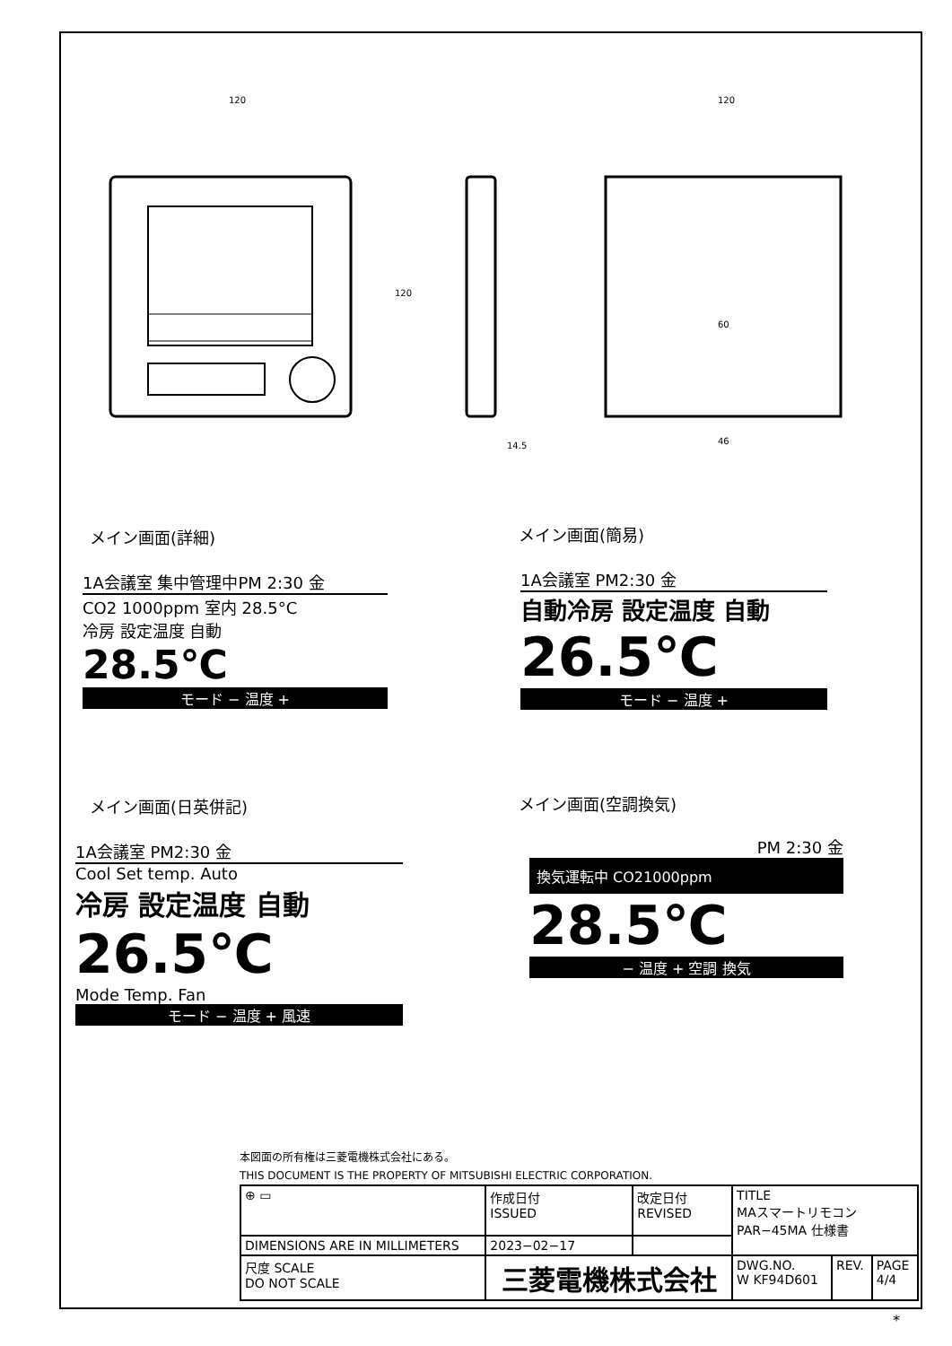120
120
14.5
120
60
46
メイン画面(詳細) メイン画面(簡易)
1A会議室 集中管理中PM 2:30 金
CO2 1000ppm 室内 28.5°C
冷房 設定温度 自動
28.5℃
モード − 温度 +
1A会議室 PM2:30 金
自動冷房 設定温度 自動
26.5℃
モード − 温度 +
メイン画面(日英併記) メイン画面(空調換気)
1A会議室 PM2:30 金
Cool Set temp. Auto
冷房 設定温度 自動
26.5℃
Mode Temp. Fan
モード − 温度 + 風速
PM 2:30 金
換気運転中 CO21000ppm
28.5℃
− 温度 + 空調 換気
本図面の所有権は三菱電機株式会社にある。
THIS DOCUMENT IS THE PROPERTY OF MITSUBISHI ELECTRIC CORPORATION.
| ⊕ ▭ | 作成日付 ISSUED | 改定日付 REVISED | TITLE MAスマートリモコン PAR−45MA 仕様書 | | |
| DIMENSIONS ARE IN MILLIMETERS | 2023−02−17 | | | | |
| 尺度 SCALE DO NOT SCALE | 三菱電機株式会社 | | DWG.NO. W KF94D601 | REV. | PAGE 4/4 |
*